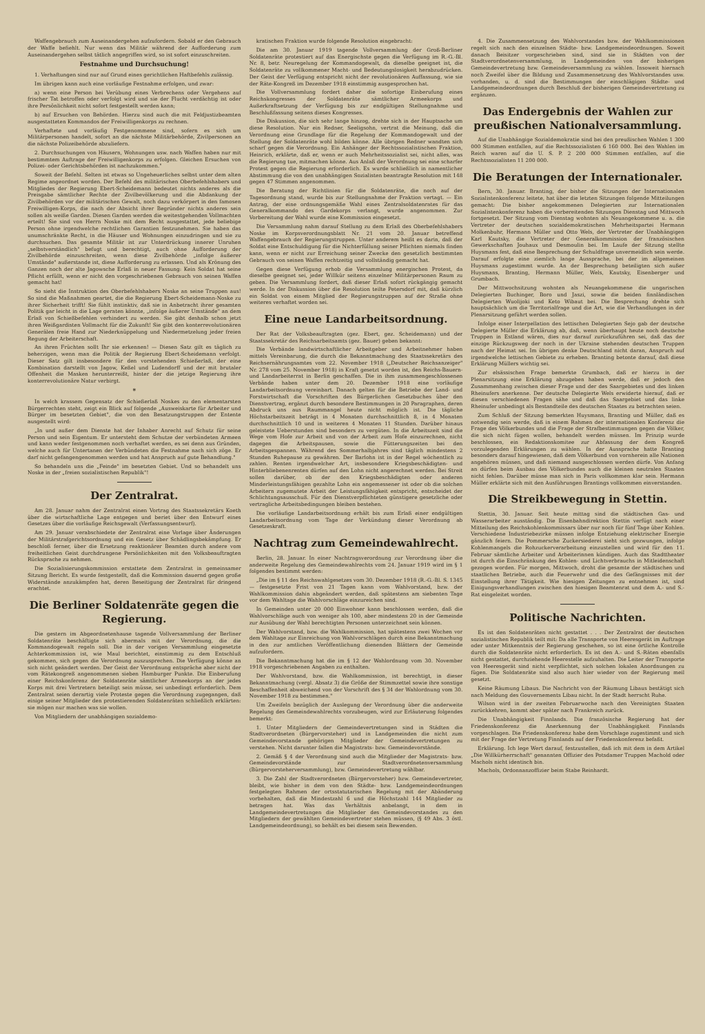Waffengebrauch zum Auseinandergehen aufzufordern. Sobald er den Gebrauch der Waffe befiehlt. Nur wenn das Militär während der Aufforderung zum Auseinandergehen selbst tätlich angegriffen wird, so ist sofort einzuschreiten.
Festnahme und Durchsuchung!
1. Verhaftungen sind nur auf Grund eines gerichtlichen Haftbefehls zulässig.
Im übrigen kann auch eine vorläufige Festnahme erfolgen, und zwar:
a) wenn eine Person bei Verübung eines Verbrechens oder Vergehens auf frischer Tat betroffen oder verfolgt wird und sie der Flucht verdächtig ist oder ihre Persönlichkeit nicht sofort festgestellt werden kann;
b) auf Ersuchen von Behörden. Hierzu sind auch die mit Feldjustizbeamten ausgestatteten Kommandos der Freiwilligenkorps zu rechnen.
Verhaftete und vorläufig Festgenommene sind, sofern es sich um Militärpersonen handelt, sofort an die nächste Militärbehörde, Zivilpersonen an die nächste Polizeibehörde abzuliefern.
2. Durchsuchungen von Häusern, Wohnungen usw. nach Waffen haben nur mit bestimmtem Auftrage der Freiwilligenkorps zu erfolgen. Gleichen Ersuchen von Polizei- oder Gerichtsbehörden ist nachzukommen."
Soweit der Befehl. Selten ist etwas so Ungeheuerliches selbst unter dem alten Regime angeordnet worden. Der Befehl des militärischen Oberbefehlshabers und Mitgliedes der Regierung Ebert-Scheidemann bedeutet nichts anderes als die Preisgabe sämtlicher Rechte der Zivilbevölkerung und die Abdankung der Zivilbehörden vor der militärischen Gewalt, noch dazu verkörpert in den famosen Freiwilligen-Korps, die nach der Absicht ihrer Begründer nichts anderes sein sollen als weiße Garden. Diesen Garden werden die weitestgehenden Vollmachten erteilt! Sie sind von Herrn Noske mit dem Recht ausgestattet, jede beliebige Person ohne irgendwelche rechtlichen Garantien festzunehmen. Sie haben das unumschränkte Recht, in die Häuser und Wohnungen einzudringen und sie zu durchsuchen. Das gesamte Militär ist zur Unterdrückung innerer Unruhen „selbstverständlich" befugt und berechtigt, auch ohne Aufforderung der Zivilbehörde einzuschreiten, wenn diese Zivilbehörde „infolge äußerer Umstände" außerstande ist, diese Aufforderung zu erlassen. Und als Krönung des Ganzen noch der alte Jagowsche Erlaß in neuer Fassung: Kein Soldat hat seine Pflicht erfüllt, wenn er nicht den vorgeschriebenen Gebrauch von seinen Waffen gemacht hat!
So sieht die Instruktion des Oberbefehlshabers Noske an seine Truppen aus! So sind die Maßnahmen geartet, die die Regierung Ebert-Scheidemann-Noske zu ihrer Sicherheit trifft! Sie fühlt instinktiv, daß sie in Anbetracht ihrer gesamten Politik gar leicht in die Lage geraten könnte, „infolge äußerer Umstände" an dem Erlaß von Schießbefehlen verhindert zu werden. Sie gibt deshalb schon jetzt ihren Weißgardisten Vollmacht für die Zukunft! Sie gibt den konterrevolutionären Generälen freie Hand zur Niederknüppelung und Niedermetzelung jeder freien Regung der Arbeiterschaft.
An ihren Früchten sollt Ihr sie erkennen! — Diesen Satz gilt es täglich zu beherzigen, wenn man die Politik der Regierung Ebert-Scheidemann verfolgt. Dieser Satz gilt insbesondere für den vorstehenden Schießerlaß, der eine Kombination darstellt von Jagow, Keßel und Ludendorff und der mit brutaler Offenheit die Masken herunterreißt, hinter der die jetzige Regierung ihre konterrevolutionäre Natur verbirgt.
*
In welch krassem Gegensatz der Schießerlaß Noskes zu den elementarsten Bürgerrechten steht, zeigt ein Blick auf folgende „Ausweiskarte für Arbeiter und Bürger im besetzten Gebiet", die von den Besatzungstruppen der Entente ausgestellt wird:
„In und außer dem Dienste hat der Inhaber Anrecht auf Schutz für seine Person und sein Eigentum. Er untersteht dem Schutze der verbündeten Armeen und kann weder festgenommen noch verhaftet werden, es sei denn aus Gründen, welche auch für Untertanen der Verbündeten die Festnahme nach sich zöge. Er darf nicht gefangengenommen werden und hat Anspruch auf gute Behandlung."
So behandeln uns die „Feinde" im besetzten Gebiet. Und so behandelt uns Noske in der „freien sozialistischen Republik"!
Der Zentralrat.
Am 28. Januar nahm der Zentralrat einen Vortrag des Staatssekretärs Koeth über die wirtschaftliche Lage entgegen und beriet über den Entwurf eines Gesetzes über die vorläufige Reichsgewalt (Verfassungsentwurf).
Am 29. Januar verabschiedete der Zentralrat eine Vorlage über Änderungen der Militärstrafgerichtsordnung und ein Gesetz über Schädlingsbekämpfung. Er beschloß ferner, über die Ersetzung reaktionärer Beamten durch andere vom freiheitlichen Geist durchdrungene Persönlichkeiten mit den Volksbeauftragten Rücksprache zu nehmen.
Die Sozialisierungskommission erstattete dem Zentralrat in gemeinsamer Sitzung Bericht. Es wurde festgestellt, daß die Kommission dauernd gegen große Widerstände anzukämpfen hat, deren Beseitigung der Zentralrat für dringend erachtet.
Die Berliner Soldatenräte gegen die Regierung.
Die gestern im Abgeordnetenhause tagende Vollversammlung der Berliner Soldatenräte beschäftigte sich abermals mit der Verordnung, die die Kommandogewalt regeln soll. Die in der vorigen Versammlung eingesetzte Achterkommission ist, wie Maul berichtet, einstimmig zu dem Entschluß gekommen, sich gegen die Verordnung auszusprechen. Die Verfügung könne an sich nicht geändert werden. Der Geist der Verordnung entspräche aber nicht der vom Rätekongreß angenommenen sieben Hamburger Punkte. Die Einberufung einer Reichskonferenz der Soldatenräte sämtlicher Armeekorps an der jedes Korps mit drei Vertretern beteiligt sein müsse, sei unbedingt erforderlich. Dem Zentralrat seien derartig viele Proteste gegen die Verordnung zugegangen, daß einige seiner Mitglieder den protestierenden Soldatenräten schließlich erklärten: sie mögen nur machen was sie wollen.
Von Mitgliedern der unabhängigen sozialdemo-
kratischen Fraktion wurde folgende Resolution eingebracht:
Die am 30. Januar 1919 tagende Vollversammlung der Groß-Berliner Soldatenräte protestiert auf das Energischste gegen die Verfügung im R.-G.-Bl. Nr. 8, betr. Neuregelung der Kommandogewalt, da dieselbe geeignet ist, die Soldatenräte zu vollkommener Macht- und Bedeutungslosigkeit herabzudrücken. Der Geist der Verfügung entspricht nicht der revolutionären Auffassung, wie sie der Räte-Kongreß im Dezember 1918 einstimmig ausgesprochen hat.
Die Vollversammlung fordert daher die sofortige Einberufung eines Reichskongresses der Soldatenräte sämtlicher Armeekorps und Außerkraftsetzung der Verfügung bis zur endgültigen Stellungnahme und Beschlußfassung seitens dieses Kongresses.
Die Diskussion, die sich sehr lange hinzog, drehte sich in der Hauptsache um diese Resolution. Nur ein Redner, Seeligsohn, vertrat die Meinung, daß die Verordnung eine Grundlage für die Regelung der Kommandogewalt und der Stellung der Soldatenräte wohl bilden könne. Alle übrigen Redner wandten sich scharf gegen die Verordnung. Ein Anhänger der Rechtssozialistischen Fraktion, Heinrich, erklärte, daß er, wenn er auch Mehrheitssozialist sei, nicht alles, was die Regierung tue, mitmachen könne. Aus Anlaß der Verordnung sei eine scharfer Protest gegen die Regierung erforderlich. Es wurde schließlich in namentlicher Abstimmung die von den unabhängigen Sozialisten beantragte Resolution mit 148 gegen 47 Stimmen angenommen.
Die Beratung der Richtlinien für die Soldatenräte, die noch auf der Tagesordnung stand, wurde bis zur Stellungnahme der Fraktion vertagt. — Ein Antrag, der eine ordnungsgemäße Wahl eines Zentralsoldatenrates für das Generalkommando des Gardekorps verlangt, wurde angenommen. Zur Vorbereitung der Wahl wurde eine Kommission eingesetzt.
Die Versammlung nahm darauf Stellung zu dem Erlaß des Oberbefehlshabers Noske im Korpsverordnungsblatt Nr. 21 vom 20. Januar betreffend Waffengebrauch der Regierungstruppen. Unter anderem heißt es darin, daß der Soldat eine Entschuldigung für die Nichterfüllung seiner Pflichten niemals finden kann, wenn er nicht zur Erreichung seiner Zwecke den gesetzlich bestimmten Gebrauch von seinen Waffen rechtzeitig und vollständig gemacht hat.
Gegen diese Verfügung erhob die Versammlung energischen Protest, da dieselbe geeignet sei, jeder Willkür seitens einzelner Militärpersonen Raum zu geben. Die Versammlung fordert, daß dieser Erlaß sofort rückgängig gemacht werde. In der Diskussion über die Resolution teilte Petersdorf mit, daß kürzlich ein Soldat von einem Mitglied der Regierungstruppen auf der Straße ohne weiteres verhaftet worden sei.
Eine neue Landarbeitsordnung.
Der Rat der Volksbeauftragten (gez. Ebert, gez. Scheidemann) und der Staatssekretär des Reichsarbeitsamts (gez. Bauer) geben bekannt:
Die Verbände landwirtschaftlicher Arbeitgeber und Arbeitnehmer haben mittels Vereinbarung, die durch die Bekanntmachung des Staatssekretärs des Reichsernährungsamtes vom 22. November 1918 („Deutscher Reichsanzeiger" Nr. 278 vom 25. November 1918) in Kraft gesetzt worden ist, den Reichs-Bauern- und Landarbeiterrat in Berlin geschaffen. Die in ihm zusammengeschlossenen Verbände haben unter dem 20. Dezember 1918 eine vorläufige Landarbeitsordnung vereinbart. Danach gelten für die Betriebe der Land- und Forstwirtschaft die Vorschriften des Bürgerlichen Gesetzbuches über den Dienstvertrag, ergänzt durch besondere Bestimmungen in 20 Paragraphen, deren Abdruck uns aus Raummangel heute nicht möglich ist. Die tägliche Höchstarbeitszeit beträgt in 4 Monaten durchschnittlich 8, in 4 Monaten durchschnittlich 10 und in weiteren 4 Monaten 11 Stunden. Darüber hinaus geleistete Ueberstunden sind besonders zu vergüten. In die Arbeitszeit sind die Wege vom Hofe zur Arbeit und von der Arbeit zum Hofe einzurechnen, nicht dagegen die Arbeitspausen, sowie die Fütterungszeiten bei den Arbeitsgespannen. Während des Sommerhalbjahres sind täglich mindestens 2 Stunden Ruhepause zu gewähren. Der Barlohn ist in der Regel wöchentlich zu zahlen. Renten irgendwelcher Art, insbesondere Kriegsbeschädigten- und Hinterbliebenenrenten dürfen auf den Lohn nicht angerechnet werden. Bei Streit sollen darüber, ob der den Kriegsbeschädigten oder anderen Minderleistungsfähigen gezahlte Lohn ein angemessener ist oder ob die solchen Arbeitern zugemutete Arbeit der Leistungsfähigkeit entspricht, entscheidet der Schlichtungsausschuß. Für den Dienstverpflichteten günstigere gesetzliche oder vertragliche Arbeitsbedingungen bleiben bestehen.
Die vorläufige Landarbeitsordnung erhält bis zum Erlaß einer endgültigen Landarbeitsordnung vom Tage der Verkündung dieser Verordnung ab Gesetzeskraft.
Nachtrag zum Gemeindewahlrecht.
Berlin, 28. Januar. In einer Nachtragsverordnung zur Verordnung über die anderweite Regelung des Gemeindewahlrechts vom 24. Januar 1919 wird im § 1 folgendes bestimmt werden:
„Die im § 11 des Reichswahlgesetzes vom 30. Dezember 1918 (R.-G.-Bl. S. 1345 — festgesetzte Frist von 21 Tagen kann vom Wahlvorstand, bzw. der Wahlkommission dahin abgeändert werden, daß spätestens am siebenten Tage vor dem Wahltage die Wahlvorschläge einzureichen sind.
In Gemeinden unter 20 000 Einwohner kann beschlossen werden, daß die Wahlvorschläge auch von weniger als 100, aber mindestens 20 in der Gemeinde zur Ausübung der Wahl berechtigten Personen unterzeichnet sein können.
Der Wahlvorstand, bzw. die Wahlkommission, hat spätestens zwei Wochen vor dem Wahltage zur Einreichung von Wahlvorschlägen durch eine Bekanntmachung in den zur amtlichen Veröffentlichung dienenden Blättern der Gemeinde aufzufordern.
Die Bekanntmachung hat die im § 12 der Wahlordnung vom 30. November 1918 vorgeschriebenen Angaben zu enthalten.
Der Wahlvorstand, bzw. die Wahlkommission, ist berechtigt, in dieser Bekanntmachung (vergl. Absatz 3) die Größe der Stimmzettel sowie ihre sonstige Beschaffenheit abweichend von der Vorschrift des § 34 der Wahlordnung vom 30. November 1918 zu bestimmen."
Um Zweifeln bezüglich der Auslegung der Verordnung über die anderweite Regelung des Gemeindewahlrechts vorzubeugen, wird zur Erläuterung folgendes bemerkt:
1. Unter Mitgliedern der Gemeindevertretungen sind in Städten die Stadtverordneten (Bürgervorsteher) und in Landgemeinden die nicht zum Gemeindevorstande gehörigen Mitglieder der Gemeindevertretungen zu verstehen. Nicht darunter fallen die Magistrats- bzw. Gemeindevorstände.
2. Gemäß § 4 der Verordnung sind auch die Mitglieder der Magistrats- bzw. Gemeindevorstände zur Stadtverordnetenversammlung (Bürgervorsteherversammlung), bzw. Gemeindevertretung wählbar.
3. Die Zahl der Stadtverordneten (Bürgervorsteher) bzw. Gemeindevertreter, bleibt, wie bisher in dem von den Städte- bzw. Landgemeindeordnungen festgelegten Rahmen der ortsstatutarischen Regelung mit der Abänderung vorbehalten, daß die Mindestzahl 6 und die Höchstzahl 144 Mitglieder zu betragen hat. Was das Verhältnis anbelangt, in dem in Landgemeindevertretungen die Mitglieder des Gemeindevorstandes zu den Mitgliedern der gewählten Gemeindevertreter stehen müssen, (§ 49 Abs. 3 östl. Landgemeindeordnung), so behält es bei diesem sein Bewenden.
4. Die Zusammensetzung des Wahlvorstandes bzw. der Wahlkommissionen regelt sich nach den einzelnen Städte- bzw. Landgemeindeordnungen. Soweit danach Beisitzer vorgeschrieben sind, sind sie in Städten von der Stadtverordnetenversammlung, in Landgemeinden von der bisherigen Gemeindevertretung bzw. Gemeindeversammlung zu wählen. Insoweit hiernach noch Zweifel über die Bildung und Zusammensetzung des Wahlvorstandes usw. vorhanden, u. d. sind die Bestimmungen der einschlägigen Städte- und Landgemeindeordnungen durch Beschluß der bisherigen Gemeindevertretung zu ergänzen.
Das Endergebnis der Wahlen zur preußischen Nationalversammlung.
Auf die Unabhängige Sozialdemokratie sind bei den preußischen Wahlen 1 300 000 Stimmen entfallen, auf die Rechtssozialisten 6 160 000. Bei den Wahlen im Reich waren auf die U. S. P. 2 200 000 Stimmen entfallen, auf die Rechtssozialisten 11 200 000.
Die Beratungen der Internationaler.
Bern, 30. Januar. Branting, der bisher die Sitzungen der Internationalen Sozialistenkonferenz leitete, hat über die letzten Sitzungen folgende Mitteilungen gemacht: Die bisher angekommenen Delegierten zur Internationalen Sozialistenkonferenz haben die vorbereitenden Sitzungen Dienstag und Mittwoch fortgesetzt. Der Sitzung vom Dienstag wohnten als Neuangekommene u. a. die Vertreter der deutschen sozialdemokratischen Mehrheitspartei Hermann Molkenbuhr, Hermann Müller und Otto Wels, der Vertreter der Unabhängigen Karl Kautsky, die Vertreter der Generalkommission der französischen Gewerkschaften Jouhaux und Desmoulin bei. Im Laufe der Sitzung stellte Huysmans fest, daß eine Besprechung der Schuldfrage unvermeidlich sein werde. Darauf erfolgte eine ziemlich lange Aussprache, bei der im allgemeinen Huysmans zugestimmt wurde. An der Besprechung beteiligten sich außer Huysmans, Branting, Hermann Müller, Wels, Kautsky, Eisenberger und Grumbach.
Der Mittwochsitzung wohnten als Neuangekommene die ungarischen Delegierten Buchinger, Boro und Jaszi, sowie die beiden finnländischen Delegierten Wuolijoki und Keto Wibaut bei. Die Besprechung drehte sich hauptsächlich um die Territorialfrage und die Art, wie die Verhandlungen in der Plenarsitzung geführt werden sollen.
Infolge einer Interpellation des lettischen Delegierten Sejo gab der deutsche Delegierte Müller die Erklärung ab, daß, wenn überhaupt heute noch deutsche Truppen in Estland wären, dies nur darauf zurückzuführen sei, daß das der einzige Rückzugsweg der noch in der Ukraine stehenden deutschen Truppen nach der Heimat sei. Im übrigen denke Deutschland nicht daran, Anspruch auf irgendwelche lettischen Gebiete zu erheben. Branting betonte darauf, daß diese Erklärung Müllers wichtig sei.
Zur elsässischen Frage bemerkte Grumbach, daß er hierzu in der Plenarsitzung eine Erklärung abzugeben haben werde, daß er jedoch den Zusammenhang zwischen dieser Frage und der des Saargebietes und des linken Rheinufers anerkenne. Der deutsche Delegierte Wels erwiderte hierauf, daß er diesen verschiedenen Fragen sähe und daß das Saargebiet und das linke Rheinufer unbedingt als Bestandteile des deutschen Staates zu betrachten seien.
Zum Schluß der Sitzung bemerkten Huysmans, Branting und Müller, daß es notwendig sein werde, daß in einem Rahmen der internationalen Konferenz die Frage des Völkerbundes und die Frage der Strafbestimmungen gegen die Völker, die sich nicht fügen wollen, behandelt werden müssen. Im Prinzip wurde beschlossen, ein Redaktionskomitee zur Abfassung der dem Kongreß vorzulegenden Erklärungen zu wählen. In der Aussprache hatte Branting besonders darauf hingewiesen, daß dem Völkerbund von vornherein alle Nationen angehören müssen, und daß niemand ausgeschlossen werden dürfe. Von Anfang an dürfen beim Ausbau des Völkerbundes auch die kleinen neutralen Staaten nicht fehlen. Darüber müsse man sich in Paris vollkommen klar sein. Hermann Müller erklärte sich mit den Ausführungen Brantings vollkommen einverstanden.
Die Streikbewegung in Stettin.
Stettin, 30. Januar. Seit heute mittag sind die städtischen Gas- und Wasserarbeiter ausständig. Die Eisenbahndirektion Stettin verfügt nach einer Mitteilung des Reichskohlenkommissars über nur noch für fünf Tage über Kohlen. Verschiedene Industriebezirke müssen infolge Entziehung elektrischer Energie gänzlich feiern. Die Pommersche Zuckersiederei sieht sich gezwungen, infolge Kohlenmangels die Rohzuckerverarbeitung einzustellen und wird für den 11. Februar sämtliche Arbeiter und Arbeiterinnen kündigen. Auch das Stadttheater ist durch die Einschränkung des Kohlen- und Lichtverbrauchs in Mitleidenschaft gezogen worden. Für morgen, Mittwoch, droht die gesamte der städtischen und staatlichen Betriebe, auch die Feuerwehr und die des Gefängnisses mit der Einstellung ihrer Tätigkeit. Wie hiesigen Zeitungen zu entnehmen ist, sind Einigungsverhandlungen zwischen den hiesigen Beamtenrat und dem A.- und S.-Rat eingeleitet worden.
Politische Nachrichten.
Es ist den Soldatenräten nicht gestattet . . . Der Zentralrat der deutschen sozialistischen Republik teilt mit: Da alle Transporte von Heeresgerät im Auftrage oder unter Mitkenntnis der Regierung geschehen, so ist eine örtliche Kontrolle durch die Soldatenräte nicht erforderlich. Es ist den A.- und S.-Räten ebenfalls nicht gestattet, durchziehende Heerestelle aufzuhalten. Die Leiter der Transporte von Heeresgerät sind nicht verpflichtet, sich solchen lokalen Anordnungen zu fügen. Die Soldatenräte sind also auch hier wieder von der Regierung meil gesetzt.
Keine Räumung Libaus. Die Nachricht von der Räumung Libaus bestätigt sich nach Meldung des Gouvernements Libau nicht. In der Stadt herrscht Ruhe.
Wilson wird in der zweiten Februarwoche nach den Vereinigten Staaten zurückkehren, kommt aber später nach Frankreich zurück.
Die Unabhängigkeit Finnlands. Die französische Regierung hat der Friedenskonferenz die Anerkennung der Unabhängigkeit Finnlands vorgeschlagen. Die Friedenskonferenz habe dem Vorschlage zugestimmt und sich mit der Frage der Vertretung Finnlands auf der Friedenskonferenz befaßt.
Erklärung. Ich lege Wert darauf, festzustellen, daß ich mit dem in dem Artikel „Die Willkürherrschaft" genannten Offizier des Potsdamer Truppen Machold oder Machols nicht identisch bin.
Machols, Ordonnanzoffizier beim Stabe Reinhardt.